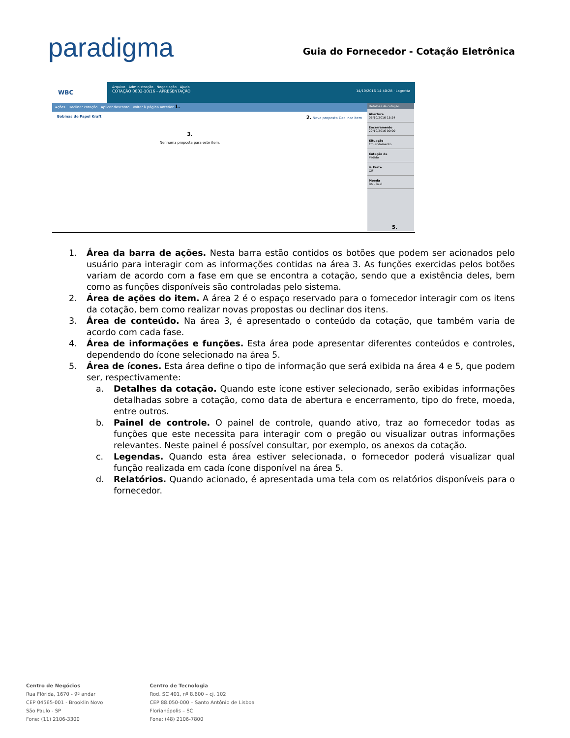paradigma
Guia do Fornecedor - Cotação Eletrônica
WBC
Arquivo Administração Negociação Ajuda
COTAÇÃO 0002-10/16 - APRESENTAÇÃO 14/10/2016 14:40:28 · Lagrotta
Ações · Declinar cotação · Aplicar desconto · Voltar à página anterior 1.
Bobinas de Papel Kraft 2. Nova proposta Declinar item
3.
Nenhuma proposta para este item.
Detalhes da cotação
Abertura
06/10/2016 15:24
Encerramento
29/10/2016 00:00
Situação
Em andamento
Cotação de
Pedido
4. Frete
CIF
Moeda
R$ - Real
5.
1. Área da barra de ações. Nesta barra estão contidos os botões que podem ser acionados pelo usuário para interagir com as informações contidas na área 3. As funções exercidas pelos botões variam de acordo com a fase em que se encontra a cotação, sendo que a existência deles, bem como as funções disponíveis são controladas pelo sistema.
2. Área de ações do item. A área 2 é o espaço reservado para o fornecedor interagir com os itens da cotação, bem como realizar novas propostas ou declinar dos itens.
3. Área de conteúdo. Na área 3, é apresentado o conteúdo da cotação, que também varia de acordo com cada fase.
4. Área de informações e funções. Esta área pode apresentar diferentes conteúdos e controles, dependendo do ícone selecionado na área 5.
5. Área de ícones. Esta área define o tipo de informação que será exibida na área 4 e 5, que podem ser, respectivamente:
a. Detalhes da cotação. Quando este ícone estiver selecionado, serão exibidas informações detalhadas sobre a cotação, como data de abertura e encerramento, tipo do frete, moeda, entre outros.
b. Painel de controle. O painel de controle, quando ativo, traz ao fornecedor todas as funções que este necessita para interagir com o pregão ou visualizar outras informações relevantes. Neste painel é possível consultar, por exemplo, os anexos da cotação.
c. Legendas. Quando esta área estiver selecionada, o fornecedor poderá visualizar qual função realizada em cada ícone disponível na área 5.
d. Relatórios. Quando acionado, é apresentada uma tela com os relatórios disponíveis para o fornecedor.
Centro de Negócios
Rua Flórida, 1670 - 9º andar
CEP 04565-001 - Brooklin Novo
São Paulo - SP
Fone: (11) 2106-3300
Centro de Tecnologia
Rod. SC 401, nº 8.600 – cj. 102
CEP 88.050-000 – Santo Antônio de Lisboa
Florianópolis – SC
Fone: (48) 2106-7800